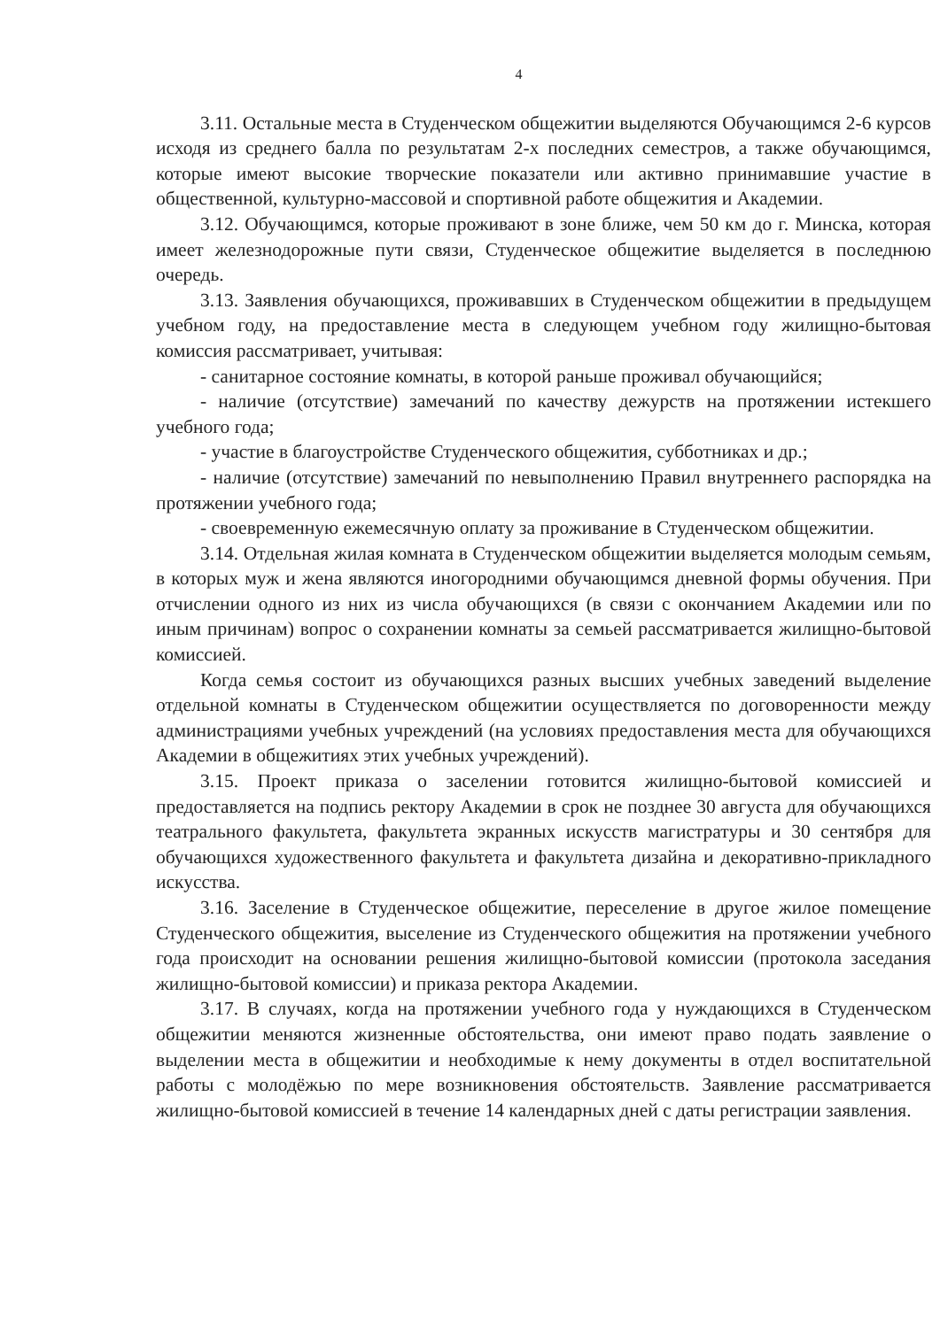4
3.11. Остальные места в Студенческом общежитии выделяются Обучающимся 2-6 курсов исходя из среднего балла по результатам 2-х последних семестров, а также обучающимся, которые имеют высокие творческие показатели или активно принимавшие участие в общественной, культурно-массовой и спортивной работе общежития и Академии.
3.12. Обучающимся, которые проживают в зоне ближе, чем 50 км до г. Минска, которая имеет железнодорожные пути связи, Студенческое общежитие выделяется в последнюю очередь.
3.13. Заявления обучающихся, проживавших в Студенческом общежитии в предыдущем учебном году, на предоставление места в следующем учебном году жилищно-бытовая комиссия рассматривает, учитывая:
- санитарное состояние комнаты, в которой раньше проживал обучающийся;
- наличие (отсутствие) замечаний по качеству дежурств на протяжении истекшего учебного года;
- участие в благоустройстве Студенческого общежития, субботниках и др.;
- наличие (отсутствие) замечаний по невыполнению Правил внутреннего распорядка на протяжении учебного года;
- своевременную ежемесячную оплату за проживание в Студенческом общежитии.
3.14. Отдельная жилая комната в Студенческом общежитии выделяется молодым семьям, в которых муж и жена являются иногородними обучающимся дневной формы обучения. При отчислении одного из них из числа обучающихся (в связи с окончанием Академии или по иным причинам) вопрос о сохранении комнаты за семьей рассматривается жилищно-бытовой комиссией.
Когда семья состоит из обучающихся разных высших учебных заведений выделение отдельной комнаты в Студенческом общежитии осуществляется по договоренности между администрациями учебных учреждений (на условиях предоставления места для обучающихся Академии в общежитиях этих учебных учреждений).
3.15. Проект приказа о заселении готовится жилищно-бытовой комиссией и предоставляется на подпись ректору Академии в срок не позднее 30 августа для обучающихся театрального факультета, факультета экранных искусств магистратуры и 30 сентября для обучающихся художественного факультета и факультета дизайна и декоративно-прикладного искусства.
3.16. Заселение в Студенческое общежитие, переселение в другое жилое помещение Студенческого общежития, выселение из Студенческого общежития на протяжении учебного года происходит на основании решения жилищно-бытовой комиссии (протокола заседания жилищно-бытовой комиссии) и приказа ректора Академии.
3.17. В случаях, когда на протяжении учебного года у нуждающихся в Студенческом общежитии меняются жизненные обстоятельства, они имеют право подать заявление о выделении места в общежитии и необходимые к нему документы в отдел воспитательной работы с молодёжью по мере возникновения обстоятельств. Заявление рассматривается жилищно-бытовой комиссией в течение 14 календарных дней с даты регистрации заявления.